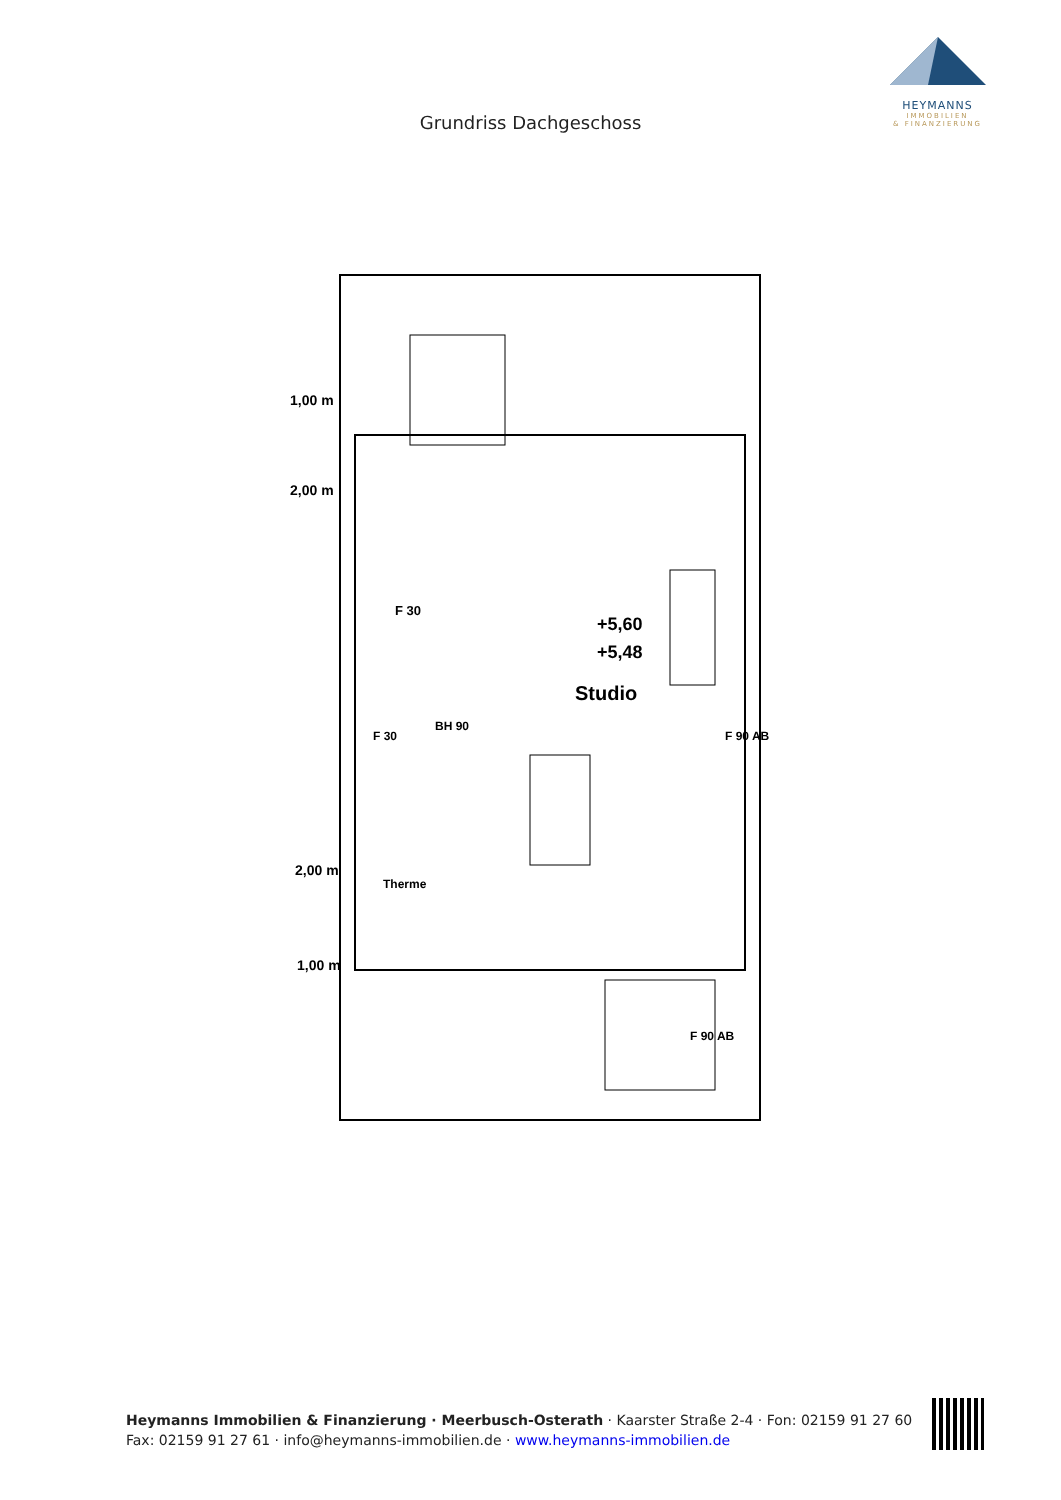HEYMANNS
IMMOBILIEN
& FINANZIERUNG
Grundriss Dachgeschoss
1,00 m
2,00 m
2,00 m
1,00 m
F 30
+5,60
+5,48
Studio
Therme
BH 90
F 30
F 90 AB
F 90 AB
Heymanns Immobilien & Finanzierung · Meerbusch-Osterath · Kaarster Straße 2-4 · Fon: 02159 91 27 60
Fax: 02159 91 27 61 · info@heymanns-immobilien.de · www.heymanns-immobilien.de